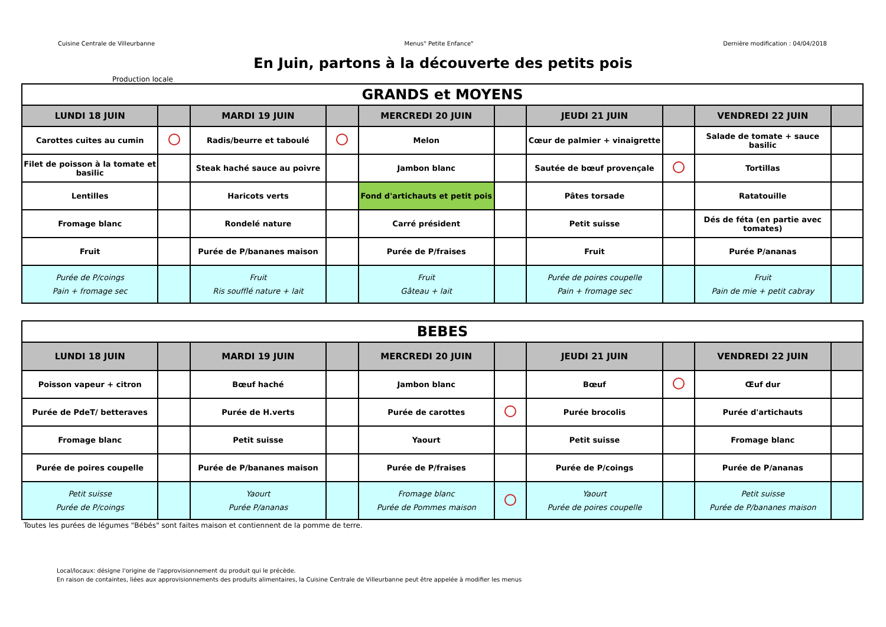Cuisine Centrale de Villeurbanne Menus" Petite Enfance" Dernière modification : 04/04/2018
En Juin, partons à la découverte des petits pois
Production locale
| GRANDS et MOYENS | | | | | | | | | |
| --- | --- | --- | --- | --- | --- | --- | --- | --- | --- |
| LUNDI 18 JUIN | | MARDI 19 JUIN | | MERCREDI 20 JUIN | | JEUDI 21 JUIN | | VENDREDI 22 JUIN | |
| Carottes cuites au cumin | | Radis/beurre et taboulé | | Melon | | Cœur de palmier + vinaigrette | | Salade de tomate + sauce basilic | |
| Filet de poisson à la tomate et basilic | | Steak haché sauce au poivre | | Jambon blanc | | Sautée de bœuf provençale | | Tortillas | |
| Lentilles | | Haricots verts | | Fond d'artichauts et petit pois | | Pâtes torsade | | Ratatouille | |
| Fromage blanc | | Rondelé nature | | Carré président | | Petit suisse | | Dés de féta (en partie avec tomates) | |
| Fruit | | Purée de P/bananes maison | | Purée de P/fraises | | Fruit | | Purée P/ananas | |
| Purée de P/coings Pain + fromage sec | | Fruit Ris soufflé nature + lait | | Fruit Gâteau + lait | | Purée de poires coupelle Pain + fromage sec | | Fruit Pain de mie + petit cabray | |
| BEBES | | | | | | | | | |
| --- | --- | --- | --- | --- | --- | --- | --- | --- | --- |
| LUNDI 18 JUIN | | MARDI 19 JUIN | | MERCREDI 20 JUIN | | JEUDI 21 JUIN | | VENDREDI 22 JUIN | |
| Poisson vapeur + citron | | Bœuf haché | | Jambon blanc | | Bœuf | | Œuf dur | |
| Purée de PdeT/ betteraves | | Purée de H.verts | | Purée de carottes | | Purée brocolis | | Purée d'artichauts | |
| Fromage blanc | | Petit suisse | | Yaourt | | Petit suisse | | Fromage blanc | |
| Purée de poires coupelle | | Purée de P/bananes maison | | Purée de P/fraises | | Purée de P/coings | | Purée de P/ananas | |
| Petit suisse Purée de P/coings | | Yaourt Purée P/ananas | | Fromage blanc Purée de Pommes maison | | Yaourt Purée de poires coupelle | | Petit suisse Purée de P/bananes maison | |
Toutes les purées de légumes "Bébés" sont faites maison et contiennent de la pomme de terre.
Local/locaux: désigne l'origine de l'approvisionnement du produit qui le précède.
En raison de containtes, liées aux approvisionnements des produits alimentaires, la Cuisine Centrale de Villeurbanne peut être appelée à modifier les menus